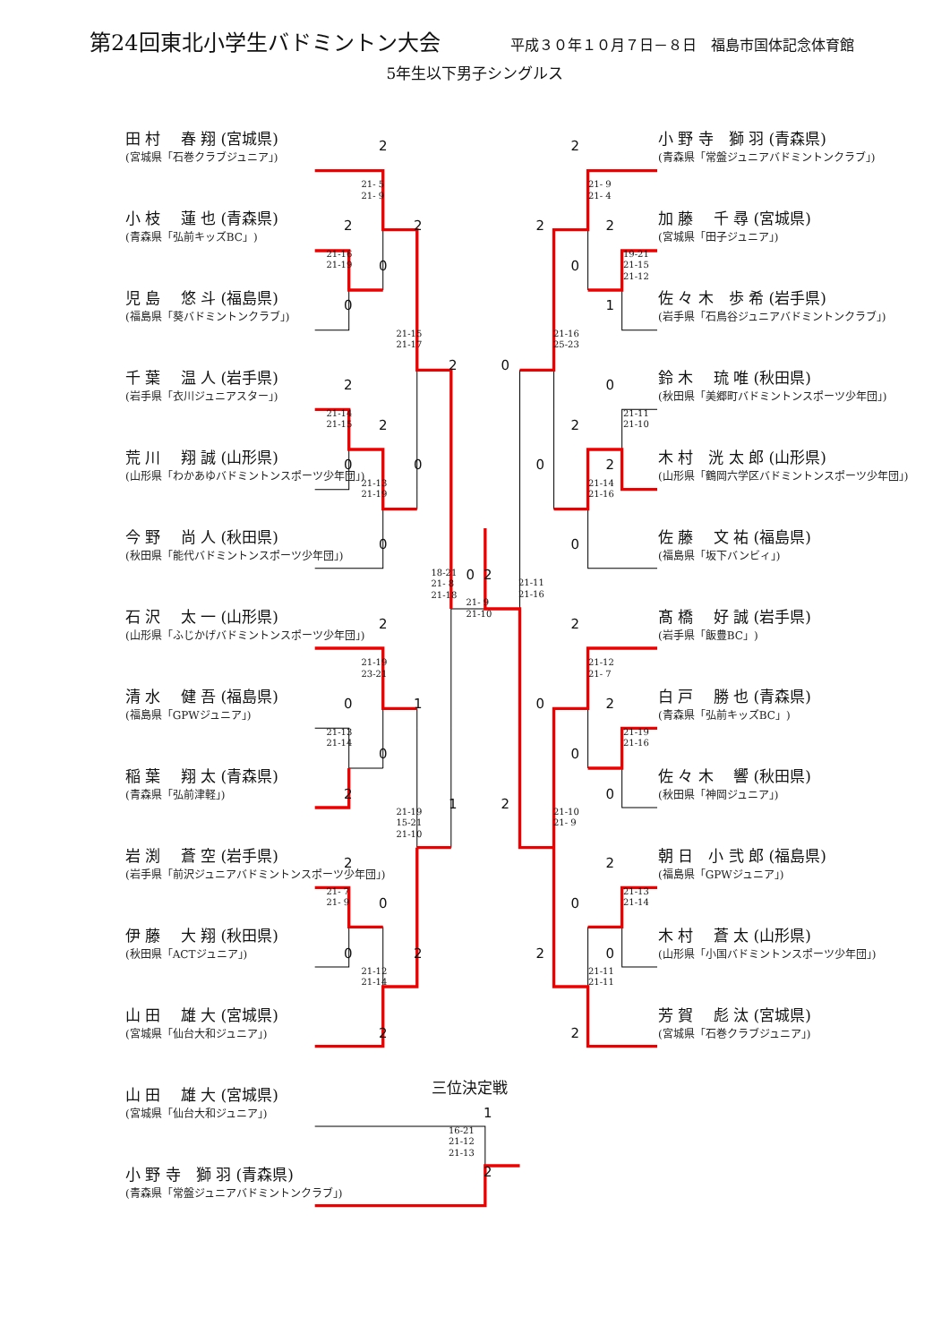第24回東北小学生バドミントン大会 平成３０年１０月７日－８日　福島市国体記念体育館
5年生以下男子シングルス
田 村　 春 翔 (宮城県)
(宮城県「石巻クラブジュニア」)
小 枝　 蓮 也 (青森県)
(青森県「弘前キッズBC」)
児 島　 悠 斗 (福島県)
(福島県「葵バドミントンクラブ」)
千 葉　 温 人 (岩手県)
(岩手県「衣川ジュニアスター」)
荒 川　 翔 誠 (山形県)
(山形県「わかあゆバドミントンスポーツ少年団」)
今 野　 尚 人 (秋田県)
(秋田県「能代バドミントンスポーツ少年団」)
石 沢　 太 一 (山形県)
(山形県「ふじかげバドミントンスポーツ少年団」)
清 水　 健 吾 (福島県)
(福島県「GPWジュニア」)
稲 葉　 翔 太 (青森県)
(青森県「弘前津軽」)
岩 渕　 蒼 空 (岩手県)
(岩手県「前沢ジュニアバドミントンスポーツ少年団」)
伊 藤　 大 翔 (秋田県)
(秋田県「ACTジュニア」)
山 田　 雄 大 (宮城県)
(宮城県「仙台大和ジュニア」)
2
21- 5 21- 9
2
2
21-16 21-19
0
0
21-15 21-17
2
2
21-14 21-15
2
0
0
21-13 21-19
0
18-21 21- 8 21-18
0
2
21-11 21-16
21- 9 21-10
2
21-19 23-21
0
1
21-13 21-14
0
2
1
21-19 15-21 21-10
2
21- 7 21- 9
0
0
2
21-12 21-14
2
小 野 寺　獅 羽 (青森県)
(青森県「常盤ジュニアバドミントンクラブ」)
加 藤　 千 尋 (宮城県)
(宮城県「田子ジュニア」)
佐 々 木　歩 希 (岩手県)
(岩手県「石鳥谷ジュニアバドミントンクラブ」)
鈴 木　 琉 唯 (秋田県)
(秋田県「美郷町バドミントンスポーツ少年団」)
木 村　洸 太 郎 (山形県)
(山形県「鶴岡六学区バドミントンスポーツ少年団」)
佐 藤　 文 祐 (福島県)
(福島県「坂下バンビィ」)
髙 橋　 好 誠 (岩手県)
(岩手県「飯豊BC」)
白 戸　 勝 也 (青森県)
(青森県「弘前キッズBC」)
佐 々 木　 響 (秋田県)
(秋田県「神岡ジュニア」)
朝 日　小 弐 郎 (福島県)
(福島県「GPWジュニア」)
木 村　 蒼 太 (山形県)
(山形県「小国バドミントンスポーツ少年団」)
芳 賀　 彪 汰 (宮城県)
(宮城県「石巻クラブジュニア」)
2
21- 9 21- 4
2
2
19-21 21-15 21-12
0
1
21-16 25-23
0
0
21-11 21-10
2
0
2
21-14 21-16
0
2
21-12 21- 7
0
2
21-19 21-16
0
0
2
21-10 21- 9
2
21-13 21-14
0
2
0
21-11 21-11
2
三位決定戦
山 田　 雄 大 (宮城県)
(宮城県「仙台大和ジュニア」)
1
16-21 21-12 21-13
小 野 寺　獅 羽 (青森県)
(青森県「常盤ジュニアバドミントンクラブ」)
2